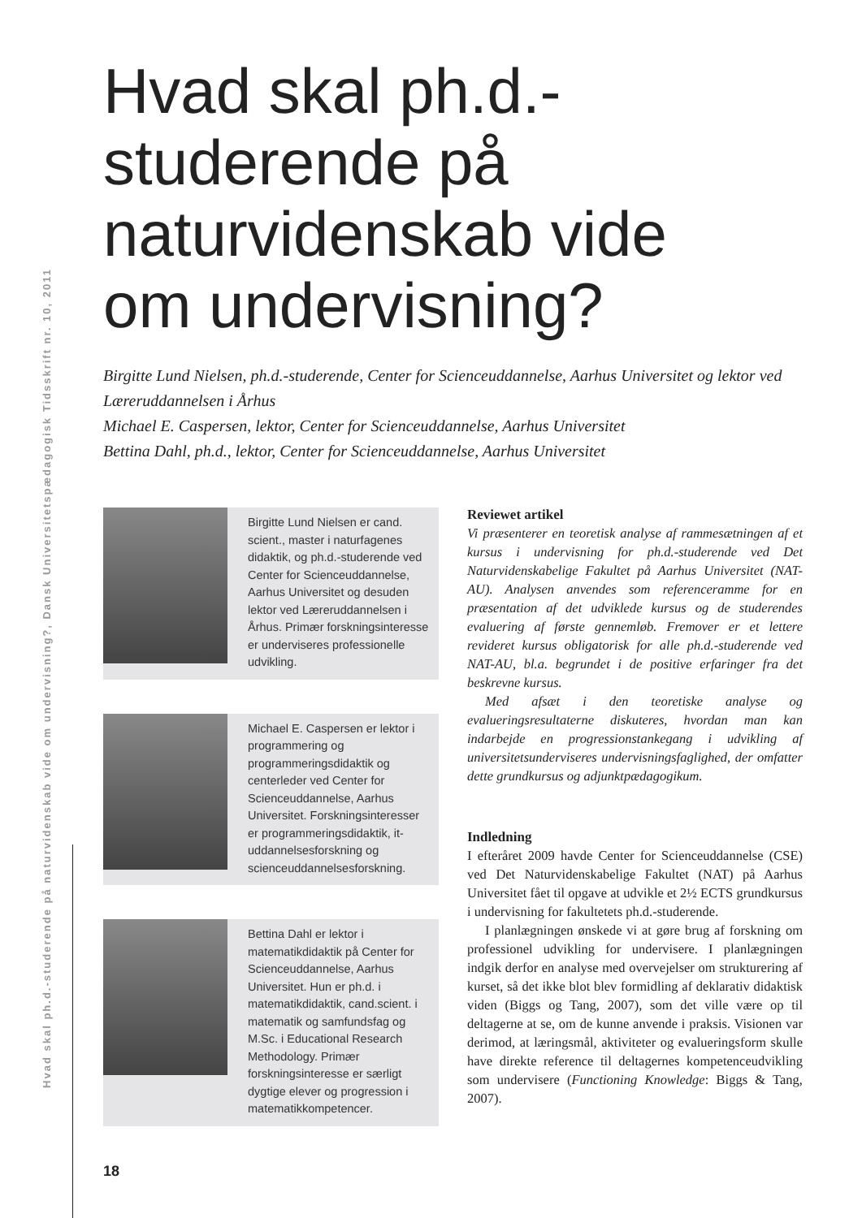Hvad skal ph.d.-studerende på naturvidenskab vide om undervisning?, Dansk Universitetspædagogisk Tidsskrift nr. 10, 2011
Hvad skal ph.d.-studerende på naturvidenskab vide om undervisning?
Birgitte Lund Nielsen, ph.d.-studerende, Center for Scienceuddannelse, Aarhus Universitet og lektor ved Læreruddannelsen i Århus
Michael E. Caspersen, lektor, Center for Scienceuddannelse, Aarhus Universitet
Bettina Dahl, ph.d., lektor, Center for Scienceuddannelse, Aarhus Universitet
Birgitte Lund Nielsen er cand. scient., master i naturfagenes didaktik, og ph.d.-studerende ved Center for Scienceuddannelse, Aarhus Universitet og desuden lektor ved Læreruddannelsen i Århus. Primær forskningsinteresse er underviseres professionelle udvikling.
Michael E. Caspersen er lektor i programmering og programmeringsdidaktik og centerleder ved Center for Scienceuddannelse, Aarhus Universitet. Forskningsinteresser er programmeringsdidaktik, it-uddannelsesforskning og scienceuddannelsesforskning.
Bettina Dahl er lektor i matematikdidaktik på Center for Scienceuddannelse, Aarhus Universitet. Hun er ph.d. i matematikdidaktik, cand.scient. i matematik og samfundsfag og M.Sc. i Educational Research Methodology. Primær forskningsinteresse er særligt dygtige elever og progression i matematikkompetencer.
Reviewet artikel
Vi præsenterer en teoretisk analyse af rammesætningen af et kursus i undervisning for ph.d.-studerende ved Det Naturvidenskabelige Fakultet på Aarhus Universitet (NAT-AU). Analysen anvendes som referenceramme for en præsentation af det udviklede kursus og de studerendes evaluering af første gennemløb. Fremover er et lettere revideret kursus obligatorisk for alle ph.d.-studerende ved NAT-AU, bl.a. begrundet i de positive erfaringer fra det beskrevne kursus.
Med afsæt i den teoretiske analyse og evalueringsresultaterne diskuteres, hvordan man kan indarbejde en progressionstankegang i udvikling af universitetsunderviseres undervisningsfaglighed, der omfatter dette grundkursus og adjunktpædagogikum.
Indledning
I efteråret 2009 havde Center for Scienceuddannelse (CSE) ved Det Naturvidenskabelige Fakultet (NAT) på Aarhus Universitet fået til opgave at udvikle et 2½ ECTS grundkursus i undervisning for fakultetets ph.d.-studerende.
I planlægningen ønskede vi at gøre brug af forskning om professionel udvikling for undervisere. I planlægningen indgik derfor en analyse med overvejelser om strukturering af kurset, så det ikke blot blev formidling af deklarativ didaktisk viden (Biggs og Tang, 2007), som det ville være op til deltagerne at se, om de kunne anvende i praksis. Visionen var derimod, at læringsmål, aktiviteter og evalueringsform skulle have direkte reference til deltagernes kompetenceudvikling som undervisere (Functioning Knowledge: Biggs & Tang, 2007).
18